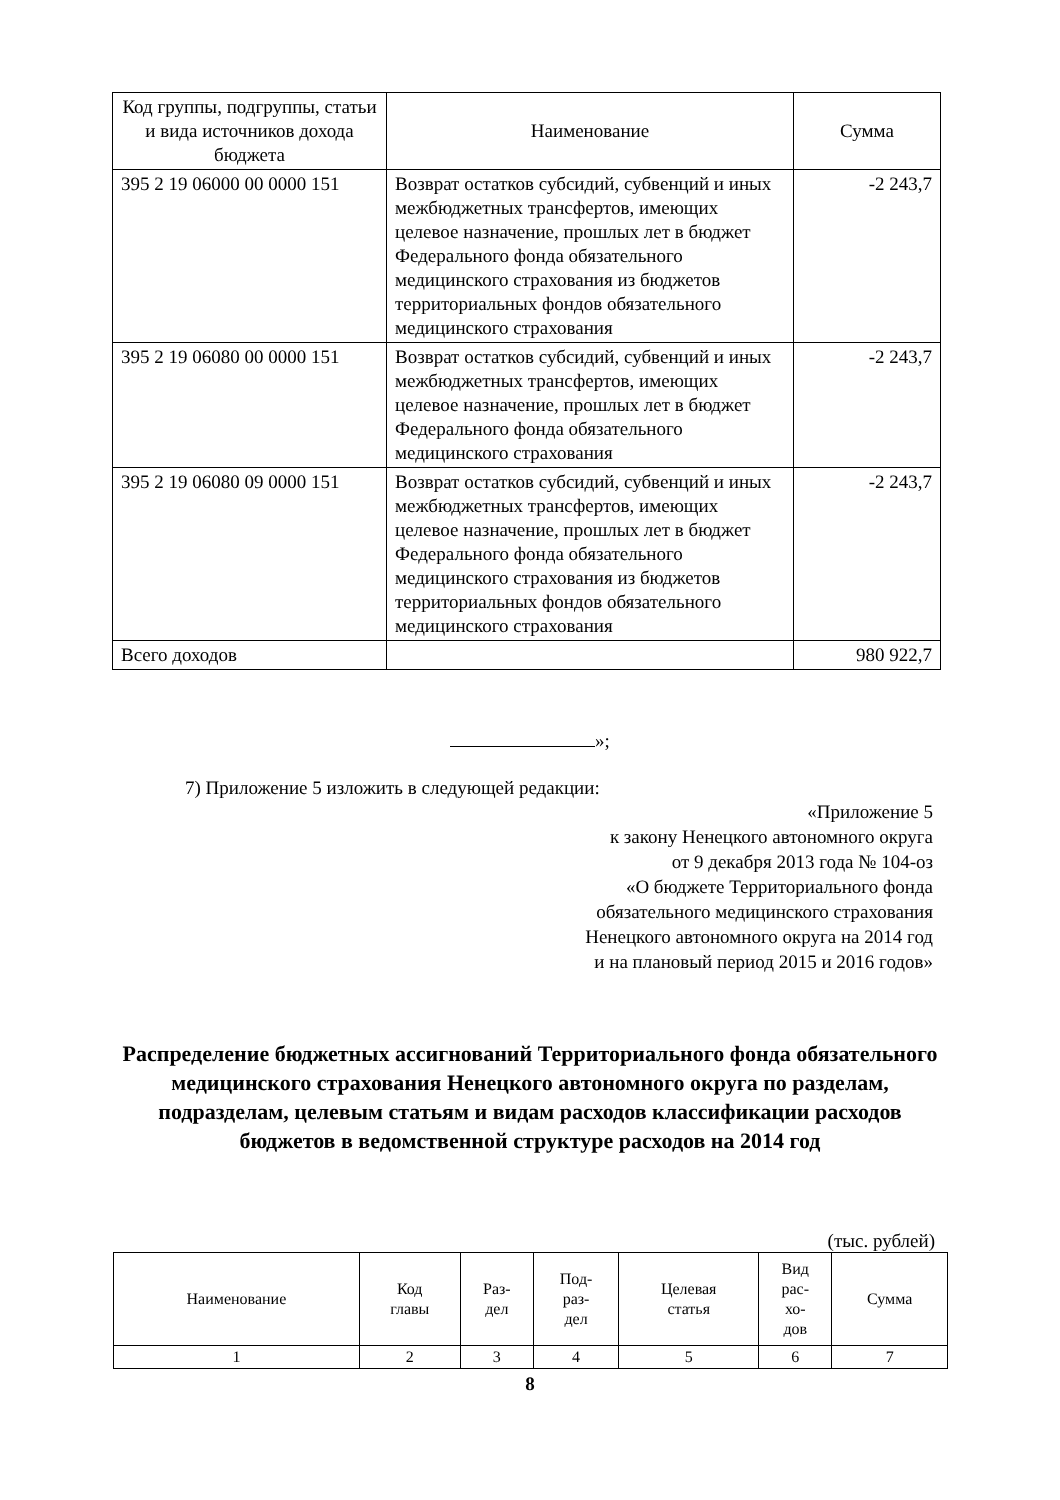| Код группы, подгруппы, статьи и вида источников дохода бюджета | Наименование | Сумма |
| --- | --- | --- |
| 395 2 19 06000 00 0000 151 | Возврат остатков субсидий, субвенций и иных межбюджетных трансфертов, имеющих целевое назначение, прошлых лет в бюджет Федерального фонда обязательного медицинского страхования из бюджетов территориальных фондов обязательного медицинского страхования | -2 243,7 |
| 395 2 19 06080 00 0000 151 | Возврат остатков субсидий, субвенций и иных межбюджетных трансфертов, имеющих целевое назначение, прошлых лет в бюджет Федерального фонда обязательного медицинского страхования | -2 243,7 |
| 395 2 19 06080 09 0000 151 | Возврат остатков субсидий, субвенций и иных межбюджетных трансфертов, имеющих целевое назначение, прошлых лет в бюджет Федерального фонда обязательного медицинского страхования из бюджетов территориальных фондов обязательного медицинского страхования | -2 243,7 |
| Всего доходов | | 980 922,7 |
»;
7) Приложение 5 изложить в следующей редакции:
«Приложение 5
к закону Ненецкого автономного округа
от 9 декабря 2013 года № 104-оз
«О бюджете Территориального фонда
обязательного медицинского страхования
Ненецкого автономного округа на 2014 год
и на плановый период 2015 и 2016 годов»
Распределение бюджетных ассигнований Территориального фонда обязательного медицинского страхования Ненецкого автономного округа по разделам, подразделам, целевым статьям и видам расходов классификации расходов бюджетов в ведомственной структуре расходов на 2014 год
(тыс. рублей)
| Наименование | Код главы | Раз- дел | Под- раз- дел | Целевая статья | Вид рас- хо- дов | Сумма |
| --- | --- | --- | --- | --- | --- | --- |
| 1 | 2 | 3 | 4 | 5 | 6 | 7 |
8